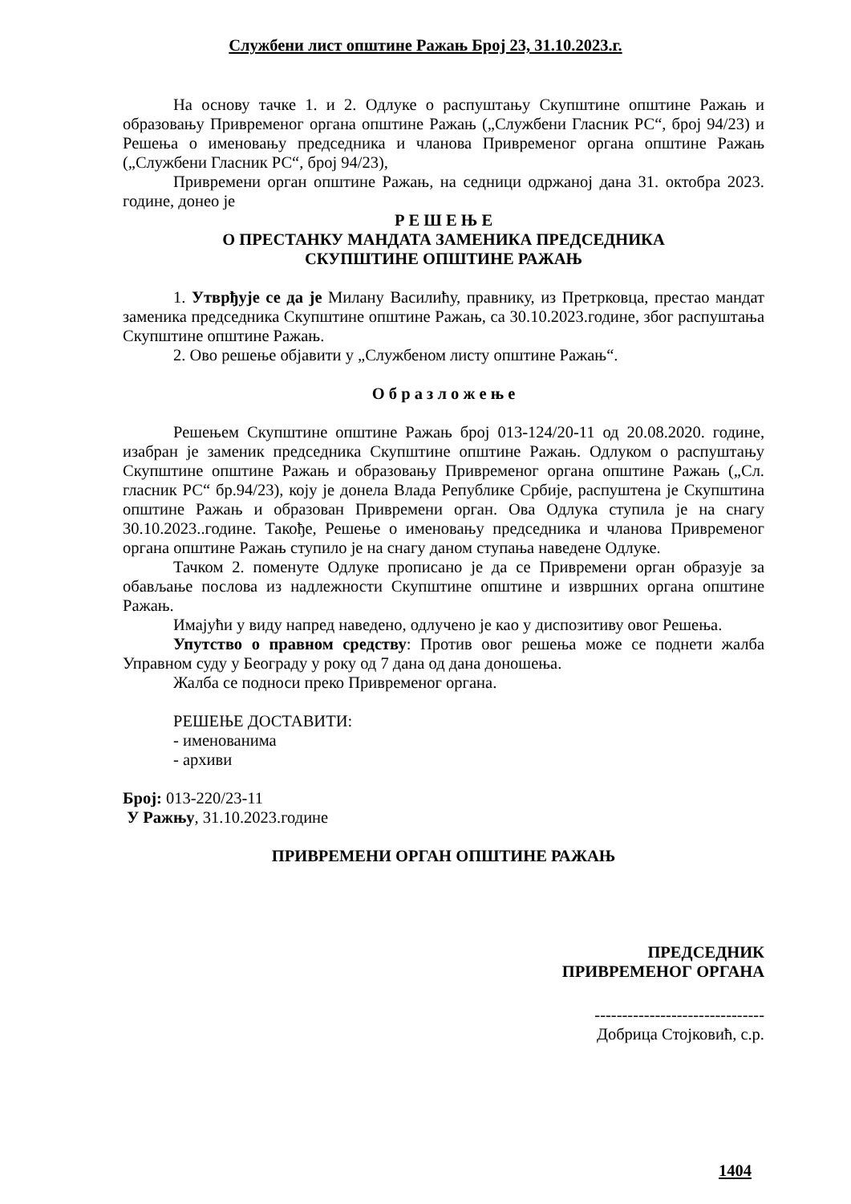Службени лист општине Ражањ Број 23, 31.10.2023.г.
На основу тачке 1. и 2. Одлуке о распуштању Скупштине општине Ражањ и образовању Привременог органа општине Ражањ („Службени Гласник РС“, број 94/23) и Решења о именовању председника и чланова Привременог органа општине Ражањ („Службени Гласник РС“, број 94/23),
Привремени орган општине Ражањ, на седници одржаној дана 31. октобра 2023. године, донео је
Р Е Ш Е Њ Е
О ПРЕСТАНКУ МАНДАТА ЗАМЕНИКА ПРЕДСЕДНИКА
СКУПШТИНЕ ОПШТИНЕ РАЖАЊ
1. Утврђује се да је Милану Василићу, правнику, из Претрковца, престао мандат заменика председника Скупштине општине Ражањ, са 30.10.2023.године, због распуштања Скупштине општине Ражањ.
2. Ово решење објавити у „Службеном листу општине Ражањ“.
О б р а з л о ж е њ е
Решењем Скупштине општине Ражањ број 013-124/20-11 од 20.08.2020. године, изабран је заменик председника Скупштине општине Ражањ. Одлуком о распуштању Скупштине општине Ражањ и образовању Привременог органа општине Ражањ („Сл. гласник РС“ бр.94/23), коју је донела Влада Републике Србије, распуштена је Скупштина општине Ражањ и образован Привремени орган. Ова Одлука ступила је на снагу 30.10.2023..године. Такође, Решење о именовању председника и чланова Привременог органа општине Ражањ ступило је на снагу даном ступања наведене Одлуке.
Тачком 2. поменуте Одлуке прописано је да се Привремени орган образује за обављање послова из надлежности Скупштине општине и извршних органа општине Ражањ.
Имајући у виду напред наведено, одлучено је као у диспозитиву овог Решења.
Упутство о правном средству: Против овог решења може се поднети жалба Управном суду у Београду у року од 7 дана од дана доношења.
Жалба се подноси преко Привременог органа.
РЕШЕЊЕ ДОСТАВИТИ:
- именованима
- архиви
Број: 013-220/23-11
У Ражњу, 31.10.2023.године
ПРИВРЕМЕНИ ОРГАН ОПШТИНЕ РАЖАЊ
ПРЕДСЕДНИК
ПРИВРЕМЕНОГ ОРГАНА
-------------------------------
Добрица Стојковић, с.р.
1404